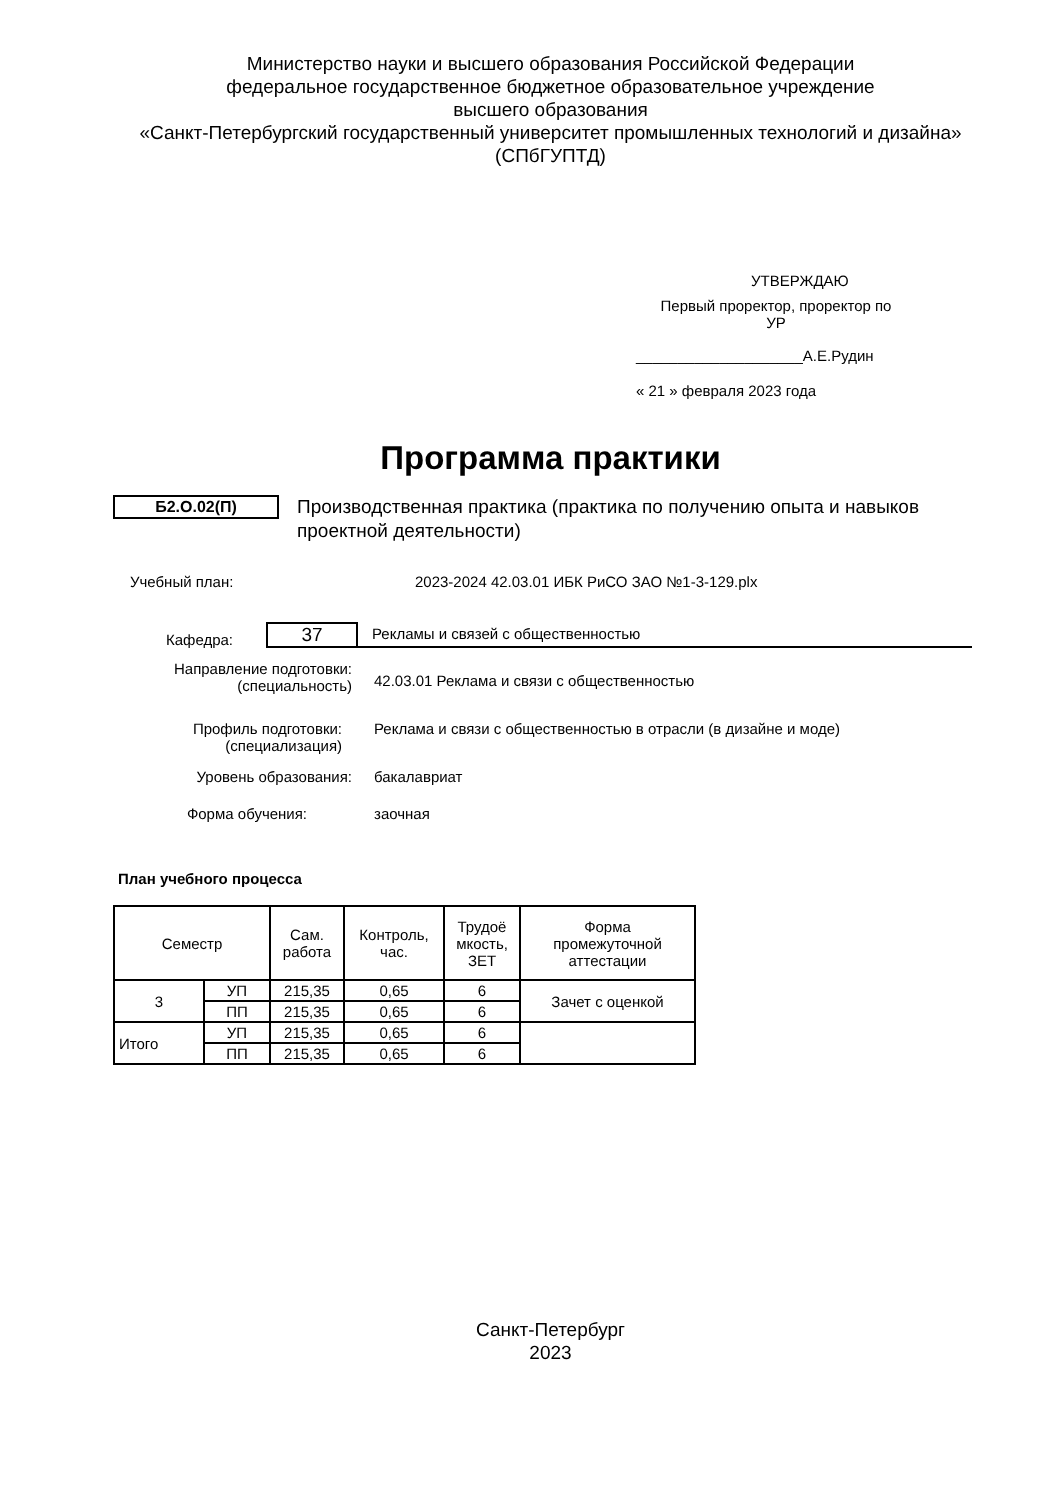Министерство науки и высшего образования Российской Федерации
федеральное государственное бюджетное образовательное учреждение
высшего образования
«Санкт-Петербургский государственный университет промышленных технологий и дизайна»
(СПбГУПТД)
УТВЕРЖДАЮ
Первый проректор, проректор по
УР
____________________А.Е.Рудин
« 21 » февраля 2023 года
Программа практики
Б2.О.02(П)
Производственная практика (практика по получению опыта и навыков проектной деятельности)
Учебный план: 2023-2024 42.03.01 ИБК РиСО ЗАО №1-3-129.plx
Кафедра:
37
Рекламы и связей с общественностью
Направление подготовки:
(специальность)
42.03.01 Реклама и связи с общественностью
Профиль подготовки:
(специализация)
Реклама и связи с общественностью в отрасли (в дизайне и моде)
Уровень образования: бакалавриат
Форма обучения: заочная
План учебного процесса
| Семестр | | Сам. работа | Контроль, час. | Трудоё мкость, ЗЕТ | Форма промежуточной аттестации |
| 3 | УП | 215,35 | 0,65 | 6 | Зачет с оценкой |
| | ПП | 215,35 | 0,65 | 6 | |
| Итого | УП | 215,35 | 0,65 | 6 | |
| | ПП | 215,35 | 0,65 | 6 | |
Санкт-Петербург
2023